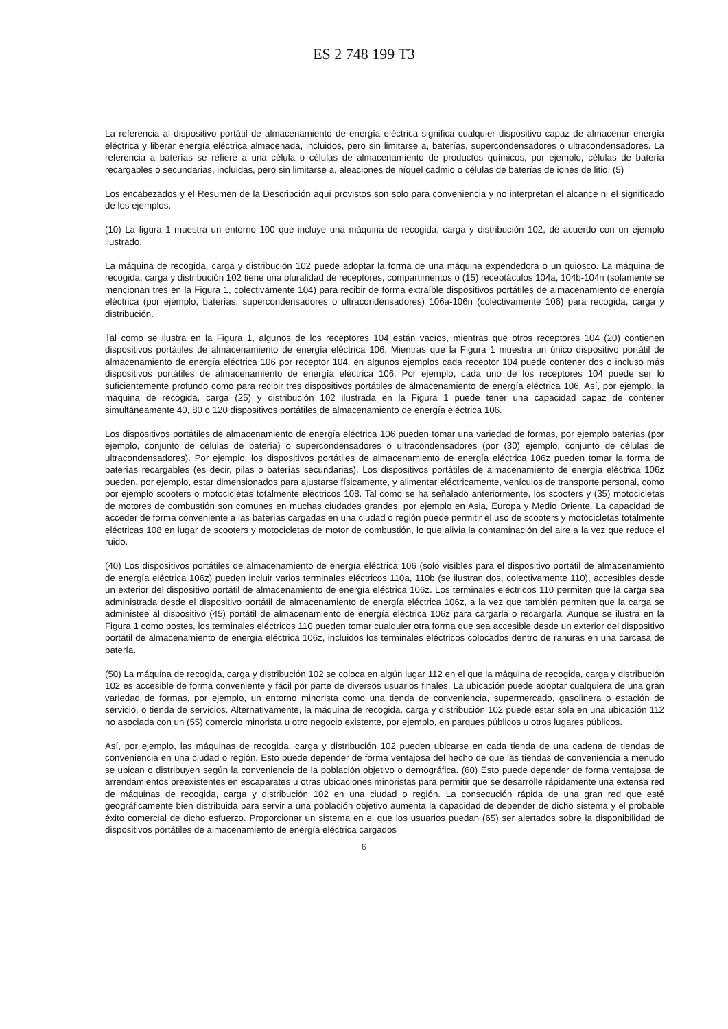ES 2 748 199 T3
La referencia al dispositivo portátil de almacenamiento de energía eléctrica significa cualquier dispositivo capaz de almacenar energía eléctrica y liberar energía eléctrica almacenada, incluidos, pero sin limitarse a, baterías, supercondensadores o ultracondensadores. La referencia a baterías se refiere a una célula o células de almacenamiento de productos químicos, por ejemplo, células de batería recargables o secundarias, incluidas, pero sin limitarse a, aleaciones de níquel cadmio o células de baterías de iones de litio. (5)
Los encabezados y el Resumen de la Descripción aquí provistos son solo para conveniencia y no interpretan el alcance ni el significado de los ejemplos.
(10) La figura 1 muestra un entorno 100 que incluye una máquina de recogida, carga y distribución 102, de acuerdo con un ejemplo ilustrado.
La máquina de recogida, carga y distribución 102 puede adoptar la forma de una máquina expendedora o un quiosco. La máquina de recogida, carga y distribución 102 tiene una pluralidad de receptores, compartimentos o (15) receptáculos 104a, 104b-104n (solamente se mencionan tres en la Figura 1, colectivamente 104) para recibir de forma extraíble dispositivos portátiles de almacenamiento de energía eléctrica (por ejemplo, baterías, supercondensadores o ultracondensadores) 106a-106n (colectivamente 106) para recogida, carga y distribución.
Tal como se ilustra en la Figura 1, algunos de los receptores 104 están vacíos, mientras que otros receptores 104 (20) contienen dispositivos portátiles de almacenamiento de energía eléctrica 106. Mientras que la Figura 1 muestra un único dispositivo portátil de almacenamiento de energía eléctrica 106 por receptor 104, en algunos ejemplos cada receptor 104 puede contener dos o incluso más dispositivos portátiles de almacenamiento de energía eléctrica 106. Por ejemplo, cada uno de los receptores 104 puede ser lo suficientemente profundo como para recibir tres dispositivos portátiles de almacenamiento de energía eléctrica 106. Así, por ejemplo, la máquina de recogida, carga (25) y distribución 102 ilustrada en la Figura 1 puede tener una capacidad capaz de contener simultáneamente 40, 80 o 120 dispositivos portátiles de almacenamiento de energía eléctrica 106.
Los dispositivos portátiles de almacenamiento de energía eléctrica 106 pueden tomar una variedad de formas, por ejemplo baterías (por ejemplo, conjunto de células de batería) o supercondensadores o ultracondensadores (por (30) ejemplo, conjunto de células de ultracondensadores). Por ejemplo, los dispositivos portátiles de almacenamiento de energía eléctrica 106z pueden tomar la forma de baterías recargables (es decir, pilas o baterías secundarias). Los dispositivos portátiles de almacenamiento de energía eléctrica 106z pueden, por ejemplo, estar dimensionados para ajustarse físicamente, y alimentar eléctricamente, vehículos de transporte personal, como por ejemplo scooters o motocicletas totalmente eléctricos 108. Tal como se ha señalado anteriormente, los scooters y (35) motocicletas de motores de combustión son comunes en muchas ciudades grandes, por ejemplo en Asia, Europa y Medio Oriente. La capacidad de acceder de forma conveniente a las baterías cargadas en una ciudad o región puede permitir el uso de scooters y motocicletas totalmente eléctricas 108 en lugar de scooters y motocicletas de motor de combustión, lo que alivia la contaminación del aire a la vez que reduce el ruido.
(40) Los dispositivos portátiles de almacenamiento de energía eléctrica 106 (solo visibles para el dispositivo portátil de almacenamiento de energía eléctrica 106z) pueden incluir varios terminales eléctricos 110a, 110b (se ilustran dos, colectivamente 110), accesibles desde un exterior del dispositivo portátil de almacenamiento de energía eléctrica 106z. Los terminales eléctricos 110 permiten que la carga sea administrada desde el dispositivo portátil de almacenamiento de energía eléctrica 106z, a la vez que también permiten que la carga se administee al dispositivo (45) portátil de almacenamiento de energía eléctrica 106z para cargarla o recargarla. Aunque se ilustra en la Figura 1 como postes, los terminales eléctricos 110 pueden tomar cualquier otra forma que sea accesible desde un exterior del dispositivo portátil de almacenamiento de energía eléctrica 106z, incluidos los terminales eléctricos colocados dentro de ranuras en una carcasa de batería.
(50) La máquina de recogida, carga y distribución 102 se coloca en algún lugar 112 en el que la máquina de recogida, carga y distribución 102 es accesible de forma conveniente y fácil por parte de diversos usuarios finales. La ubicación puede adoptar cualquiera de una gran variedad de formas, por ejemplo, un entorno minorista como una tienda de conveniencia, supermercado, gasolinera o estación de servicio, o tienda de servicios. Alternativamente, la máquina de recogida, carga y distribución 102 puede estar sola en una ubicación 112 no asociada con un (55) comercio minorista u otro negocio existente, por ejemplo, en parques públicos u otros lugares públicos.
Así, por ejemplo, las máquinas de recogida, carga y distribución 102 pueden ubicarse en cada tienda de una cadena de tiendas de conveniencia en una ciudad o región. Esto puede depender de forma ventajosa del hecho de que las tiendas de conveniencia a menudo se ubican o distribuyen según la conveniencia de la población objetivo o demográfica. (60) Esto puede depender de forma ventajosa de arrendamientos preexistentes en escaparates u otras ubicaciones minoristas para permitir que se desarrolle rápidamente una extensa red de máquinas de recogida, carga y distribución 102 en una ciudad o región. La consecución rápida de una gran red que esté geográficamente bien distribuida para servir a una población objetivo aumenta la capacidad de depender de dicho sistema y el probable éxito comercial de dicho esfuerzo. Proporcionar un sistema en el que los usuarios puedan (65) ser alertados sobre la disponibilidad de dispositivos portátiles de almacenamiento de energía eléctrica cargados
6